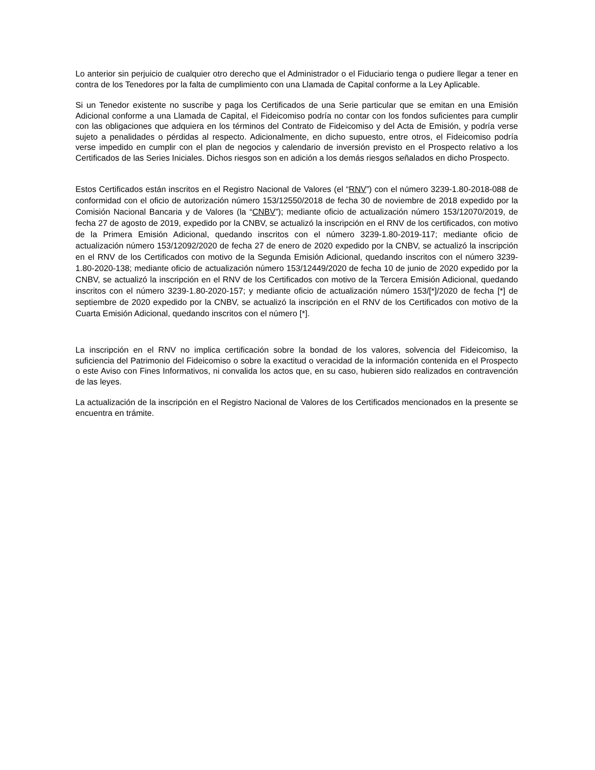Lo anterior sin perjuicio de cualquier otro derecho que el Administrador o el Fiduciario tenga o pudiere llegar a tener en contra de los Tenedores por la falta de cumplimiento con una Llamada de Capital conforme a la Ley Aplicable.
Si un Tenedor existente no suscribe y paga los Certificados de una Serie particular que se emitan en una Emisión Adicional conforme a una Llamada de Capital, el Fideicomiso podría no contar con los fondos suficientes para cumplir con las obligaciones que adquiera en los términos del Contrato de Fideicomiso y del Acta de Emisión, y podría verse sujeto a penalidades o pérdidas al respecto. Adicionalmente, en dicho supuesto, entre otros, el Fideicomiso podría verse impedido en cumplir con el plan de negocios y calendario de inversión previsto en el Prospecto relativo a los Certificados de las Series Iniciales. Dichos riesgos son en adición a los demás riesgos señalados en dicho Prospecto.
Estos Certificados están inscritos en el Registro Nacional de Valores (el “RNV”) con el número 3239-1.80-2018-088 de conformidad con el oficio de autorización número 153/12550/2018 de fecha 30 de noviembre de 2018 expedido por la Comisión Nacional Bancaria y de Valores (la “CNBV”); mediante oficio de actualización número 153/12070/2019, de fecha 27 de agosto de 2019, expedido por la CNBV, se actualizó la inscripción en el RNV de los certificados, con motivo de la Primera Emisión Adicional, quedando inscritos con el número 3239-1.80-2019-117; mediante oficio de actualización número 153/12092/2020 de fecha 27 de enero de 2020 expedido por la CNBV, se actualizó la inscripción en el RNV de los Certificados con motivo de la Segunda Emisión Adicional, quedando inscritos con el número 3239-1.80-2020-138; mediante oficio de actualización número 153/12449/2020 de fecha 10 de junio de 2020 expedido por la CNBV, se actualizó la inscripción en el RNV de los Certificados con motivo de la Tercera Emisión Adicional, quedando inscritos con el número 3239-1.80-2020-157; y mediante oficio de actualización número 153/[*]/2020 de fecha [*] de septiembre de 2020 expedido por la CNBV, se actualizó la inscripción en el RNV de los Certificados con motivo de la Cuarta Emisión Adicional, quedando inscritos con el número [*].
La inscripción en el RNV no implica certificación sobre la bondad de los valores, solvencia del Fideicomiso, la suficiencia del Patrimonio del Fideicomiso o sobre la exactitud o veracidad de la información contenida en el Prospecto o este Aviso con Fines Informativos, ni convalida los actos que, en su caso, hubieren sido realizados en contravención de las leyes.
La actualización de la inscripción en el Registro Nacional de Valores de los Certificados mencionados en la presente se encuentra en trámite.